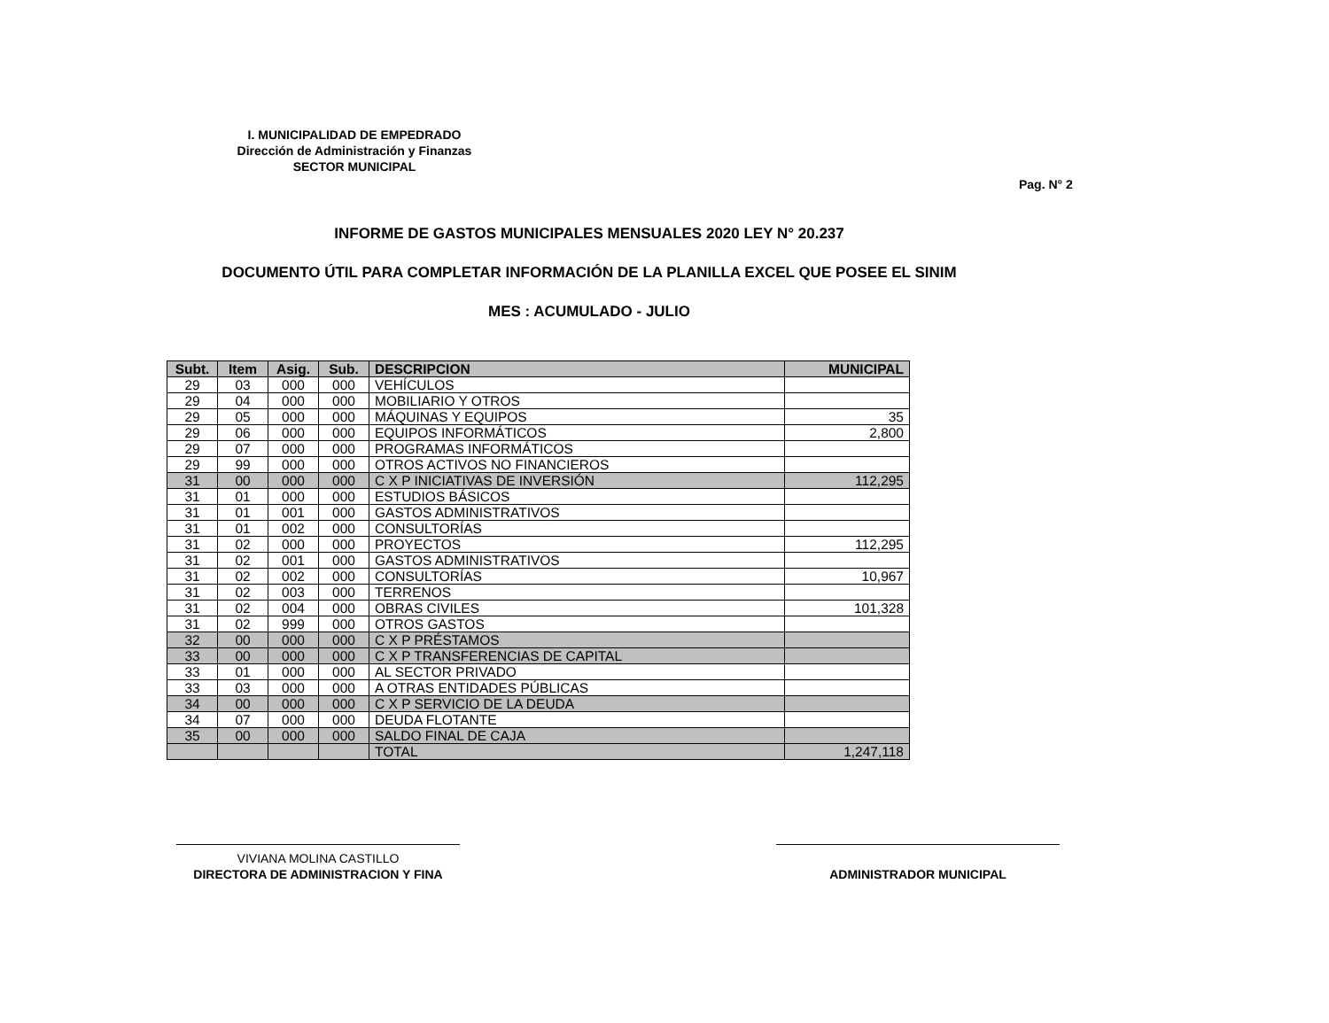I. MUNICIPALIDAD DE EMPEDRADO
Dirección de Administración y Finanzas
SECTOR MUNICIPAL
Pag. N° 2
INFORME DE GASTOS MUNICIPALES MENSUALES 2020 LEY N° 20.237
DOCUMENTO ÚTIL PARA COMPLETAR INFORMACIÓN DE LA PLANILLA EXCEL QUE POSEE EL SINIM
MES : ACUMULADO - JULIO
| Subt. | Item | Asig. | Sub. | DESCRIPCION | MUNICIPAL |
| --- | --- | --- | --- | --- | --- |
| 29 | 03 | 000 | 000 | VEHÍCULOS | |
| 29 | 04 | 000 | 000 | MOBILIARIO Y OTROS | |
| 29 | 05 | 000 | 000 | MÁQUINAS Y EQUIPOS | 35 |
| 29 | 06 | 000 | 000 | EQUIPOS INFORMÁTICOS | 2,800 |
| 29 | 07 | 000 | 000 | PROGRAMAS INFORMÁTICOS | |
| 29 | 99 | 000 | 000 | OTROS ACTIVOS NO FINANCIEROS | |
| 31 | 00 | 000 | 000 | C X P INICIATIVAS DE INVERSIÓN | 112,295 |
| 31 | 01 | 000 | 000 | ESTUDIOS BÁSICOS | |
| 31 | 01 | 001 | 000 | GASTOS ADMINISTRATIVOS | |
| 31 | 01 | 002 | 000 | CONSULTORÍAS | |
| 31 | 02 | 000 | 000 | PROYECTOS | 112,295 |
| 31 | 02 | 001 | 000 | GASTOS ADMINISTRATIVOS | |
| 31 | 02 | 002 | 000 | CONSULTORÍAS | 10,967 |
| 31 | 02 | 003 | 000 | TERRENOS | |
| 31 | 02 | 004 | 000 | OBRAS CIVILES | 101,328 |
| 31 | 02 | 999 | 000 | OTROS GASTOS | |
| 32 | 00 | 000 | 000 | C X P PRÉSTAMOS | |
| 33 | 00 | 000 | 000 | C X P TRANSFERENCIAS DE CAPITAL | |
| 33 | 01 | 000 | 000 | AL SECTOR PRIVADO | |
| 33 | 03 | 000 | 000 | A OTRAS ENTIDADES PÚBLICAS | |
| 34 | 00 | 000 | 000 | C X P SERVICIO DE LA DEUDA | |
| 34 | 07 | 000 | 000 | DEUDA FLOTANTE | |
| 35 | 00 | 000 | 000 | SALDO FINAL DE CAJA | |
| | | | | TOTAL | 1,247,118 |
VIVIANA MOLINA CASTILLO
DIRECTORA DE ADMINISTRACION Y FINA
ADMINISTRADOR MUNICIPAL